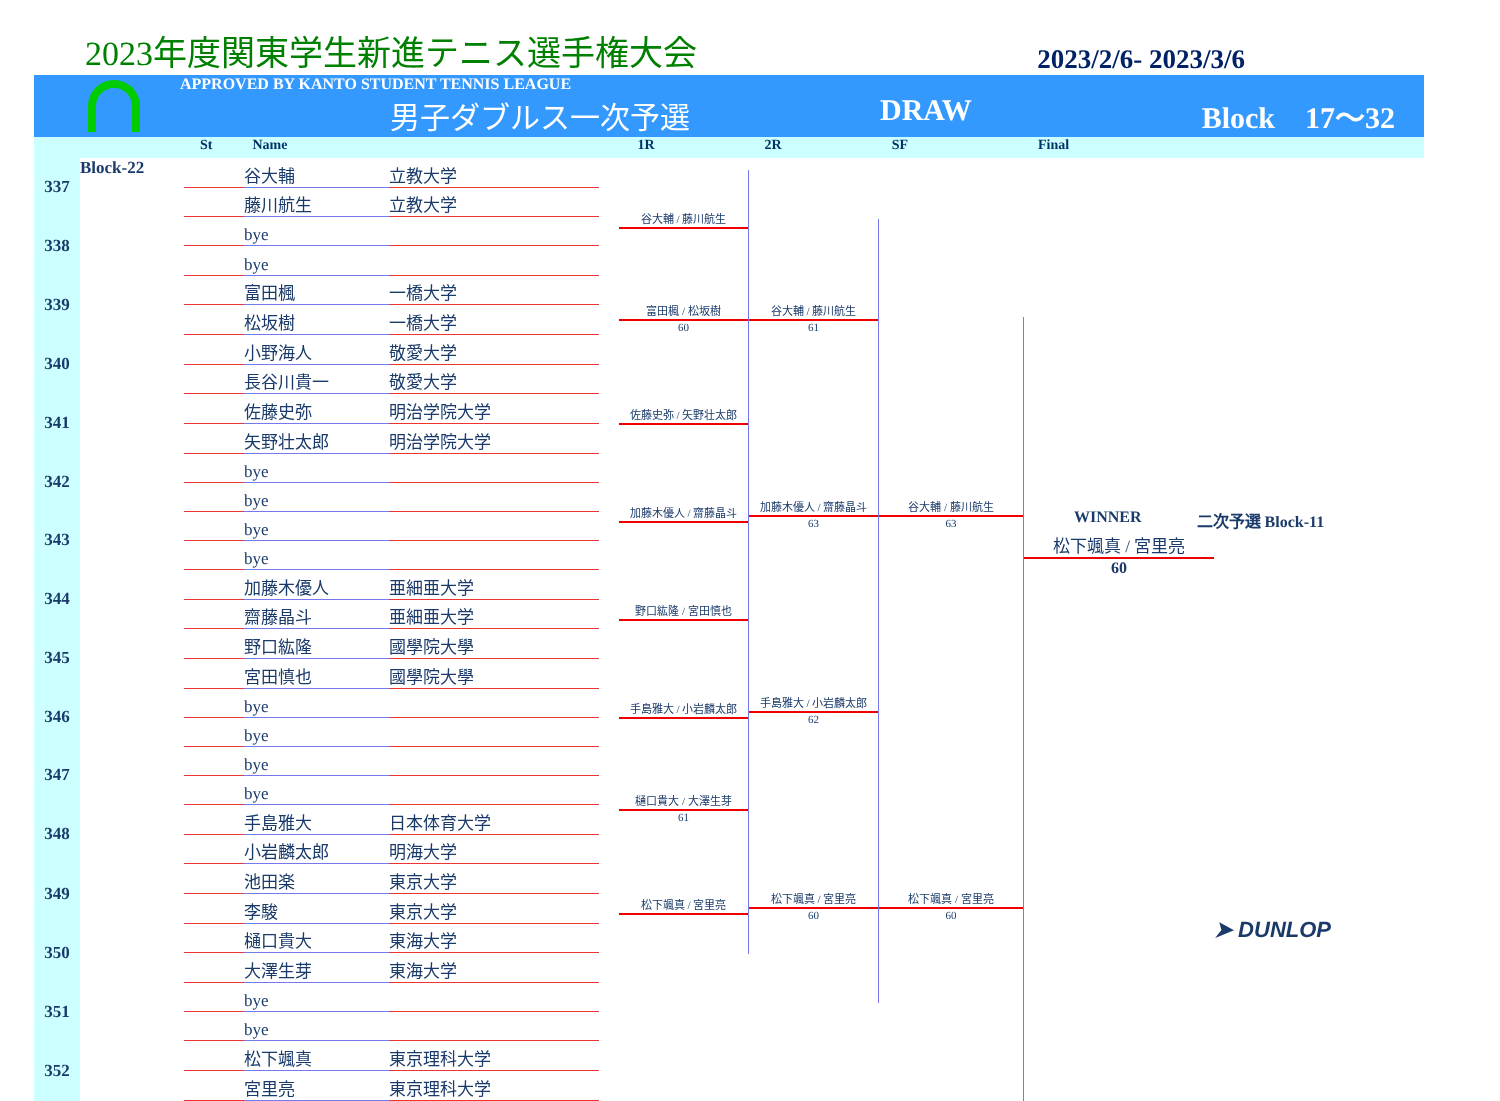2023年度関東学生新進テニス選手権大会 2023/2/6- 2023/3/6
APPROVED BY KANTO STUDENT TENNIS LEAGUE
男子ダブルス一次予選 DRAW Block　17～32
St Name 1R 2R SF Final
| 337 | Block-22 | | 谷大輔 | 立教大学 |
| | | | 藤川航生 | 立教大学 |
| 338 | | | bye | |
| | | | bye | |
| 339 | | | 富田楓 | 一橋大学 |
| | | | 松坂樹 | 一橋大学 |
| 340 | | | 小野海人 | 敬愛大学 |
| | | | 長谷川貴一 | 敬愛大学 |
| 341 | | | 佐藤史弥 | 明治学院大学 |
| | | | 矢野壮太郎 | 明治学院大学 |
| 342 | | | bye | |
| | | | bye | |
| 343 | | | bye | |
| | | | bye | |
| 344 | | | 加藤木優人 | 亜細亜大学 |
| | | | 齋藤晶斗 | 亜細亜大学 |
| 345 | | | 野口紘隆 | 國學院大學 |
| | | | 宮田慎也 | 國學院大學 |
| 346 | | | bye | |
| | | | bye | |
| 347 | | | bye | |
| | | | bye | |
| 348 | | | 手島雅大 | 日本体育大学 |
| | | | 小岩麟太郎 | 明海大学 |
| 349 | | | 池田楽 | 東京大学 |
| | | | 李駿 | 東京大学 |
| 350 | | | 樋口貴大 | 東海大学 |
| | | | 大澤生芽 | 東海大学 |
| 351 | | | bye | |
| | | | bye | |
| 352 | | | 松下颯真 | 東京理科大学 |
| | | | 宮里亮 | 東京理科大学 |
谷大輔 / 藤川航生
富田楓 / 松坂樹
60
佐藤史弥 / 矢野壮太郎
加藤木優人 / 齋藤晶斗
野口紘隆 / 宮田慎也
手島雅大 / 小岩麟太郎
樋口貴大 / 大澤生芽
61
松下颯真 / 宮里亮
谷大輔 / 藤川航生
61
加藤木優人 / 齋藤晶斗
63
手島雅大 / 小岩麟太郎
62
松下颯真 / 宮里亮
60
谷大輔 / 藤川航生
63
松下颯真 / 宮里亮
60
WINNER 二次予選 Block-11
松下颯真 / 宮里亮
60
➤ DUNLOP